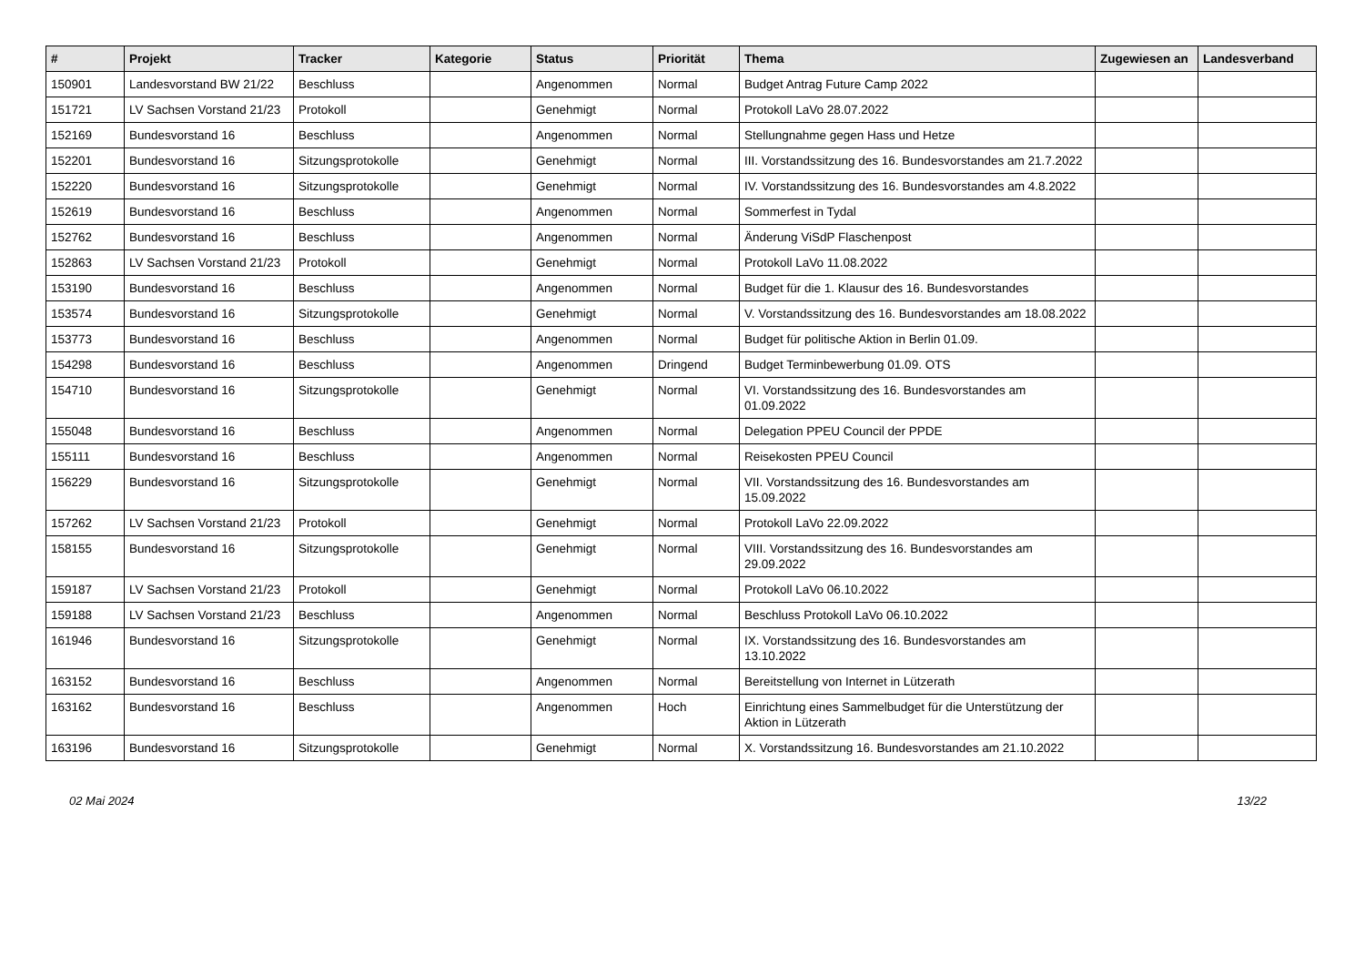| # | Projekt | Tracker | Kategorie | Status | Priorität | Thema | Zugewiesen an | Landesverband |
| --- | --- | --- | --- | --- | --- | --- | --- | --- |
| 150901 | Landesvorstand BW 21/22 | Beschluss | | Angenommen | Normal | Budget Antrag Future Camp 2022 | | |
| 151721 | LV Sachsen Vorstand 21/23 | Protokoll | | Genehmigt | Normal | Protokoll LaVo 28.07.2022 | | |
| 152169 | Bundesvorstand 16 | Beschluss | | Angenommen | Normal | Stellungnahme gegen Hass und Hetze | | |
| 152201 | Bundesvorstand 16 | Sitzungsprotokolle | | Genehmigt | Normal | III. Vorstandssitzung des 16. Bundesvorstandes am 21.7.2022 | | |
| 152220 | Bundesvorstand 16 | Sitzungsprotokolle | | Genehmigt | Normal | IV. Vorstandssitzung des 16. Bundesvorstandes am 4.8.2022 | | |
| 152619 | Bundesvorstand 16 | Beschluss | | Angenommen | Normal | Sommerfest in Tydal | | |
| 152762 | Bundesvorstand 16 | Beschluss | | Angenommen | Normal | Änderung ViSdP Flaschenpost | | |
| 152863 | LV Sachsen Vorstand 21/23 | Protokoll | | Genehmigt | Normal | Protokoll LaVo 11.08.2022 | | |
| 153190 | Bundesvorstand 16 | Beschluss | | Angenommen | Normal | Budget für die 1. Klausur des 16. Bundesvorstandes | | |
| 153574 | Bundesvorstand 16 | Sitzungsprotokolle | | Genehmigt | Normal | V. Vorstandssitzung des 16. Bundesvorstandes am 18.08.2022 | | |
| 153773 | Bundesvorstand 16 | Beschluss | | Angenommen | Normal | Budget für politische Aktion in Berlin 01.09. | | |
| 154298 | Bundesvorstand 16 | Beschluss | | Angenommen | Dringend | Budget Terminbewerbung 01.09. OTS | | |
| 154710 | Bundesvorstand 16 | Sitzungsprotokolle | | Genehmigt | Normal | VI. Vorstandssitzung des 16. Bundesvorstandes am 01.09.2022 | | |
| 155048 | Bundesvorstand 16 | Beschluss | | Angenommen | Normal | Delegation PPEU Council der PPDE | | |
| 155111 | Bundesvorstand 16 | Beschluss | | Angenommen | Normal | Reisekosten PPEU Council | | |
| 156229 | Bundesvorstand 16 | Sitzungsprotokolle | | Genehmigt | Normal | VII. Vorstandssitzung des 16. Bundesvorstandes am 15.09.2022 | | |
| 157262 | LV Sachsen Vorstand 21/23 | Protokoll | | Genehmigt | Normal | Protokoll LaVo 22.09.2022 | | |
| 158155 | Bundesvorstand 16 | Sitzungsprotokolle | | Genehmigt | Normal | VIII. Vorstandssitzung des 16. Bundesvorstandes am 29.09.2022 | | |
| 159187 | LV Sachsen Vorstand 21/23 | Protokoll | | Genehmigt | Normal | Protokoll LaVo 06.10.2022 | | |
| 159188 | LV Sachsen Vorstand 21/23 | Beschluss | | Angenommen | Normal | Beschluss Protokoll LaVo 06.10.2022 | | |
| 161946 | Bundesvorstand 16 | Sitzungsprotokolle | | Genehmigt | Normal | IX. Vorstandssitzung des 16. Bundesvorstandes am 13.10.2022 | | |
| 163152 | Bundesvorstand 16 | Beschluss | | Angenommen | Normal | Bereitstellung von Internet in Lützerath | | |
| 163162 | Bundesvorstand 16 | Beschluss | | Angenommen | Hoch | Einrichtung eines Sammelbudget für die Unterstützung der Aktion in Lützerath | | |
| 163196 | Bundesvorstand 16 | Sitzungsprotokolle | | Genehmigt | Normal | X. Vorstandssitzung 16. Bundesvorstandes am 21.10.2022 | | |
02 Mai 2024 13/22